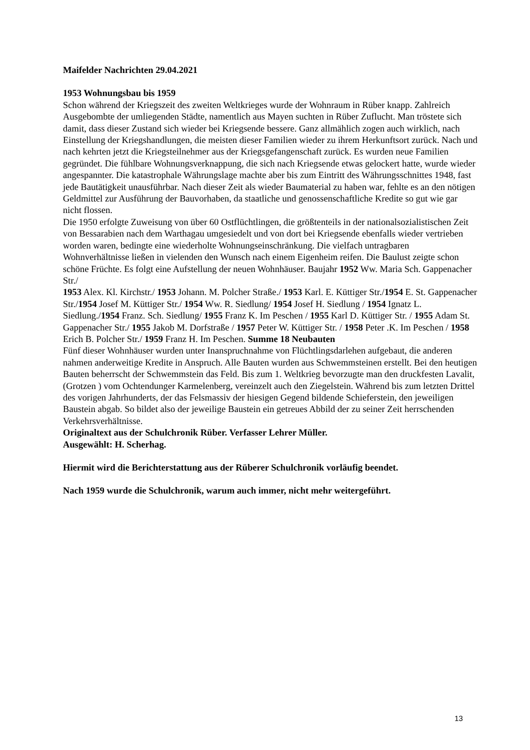Maifelder Nachrichten 29.04.2021
1953 Wohnungsbau bis 1959
Schon während der Kriegszeit des zweiten Weltkrieges wurde der Wohnraum in Rüber knapp. Zahlreich Ausgebombte der umliegenden Städte, namentlich aus Mayen suchten in Rüber Zuflucht. Man tröstete sich damit, dass dieser Zustand sich wieder bei Kriegsende bessere. Ganz allmählich zogen auch wirklich, nach Einstellung der Kriegshandlungen, die meisten dieser Familien wieder zu ihrem Herkunftsort zurück. Nach und nach kehrten jetzt die Kriegsteilnehmer aus der Kriegsgefangenschaft zurück. Es wurden neue Familien gegründet. Die fühlbare Wohnungsverknappung, die sich nach Kriegsende etwas gelockert hatte, wurde wieder angespannter. Die katastrophale Währungslage machte aber bis zum Eintritt des Währungsschnittes 1948, fast jede Bautätigkeit unausführbar. Nach dieser Zeit als wieder Baumaterial zu haben war, fehlte es an den nötigen Geldmittel zur Ausführung der Bauvorhaben, da staatliche und genossenschaftliche Kredite so gut wie gar nicht flossen.
Die 1950 erfolgte Zuweisung von über 60 Ostflüchtlingen, die größtenteils in der nationalsozialistischen Zeit von Bessarabien nach dem Warthagau umgesiedelt und von dort bei Kriegsende ebenfalls wieder vertrieben worden waren, bedingte eine wiederholte Wohnungseinschränkung. Die vielfach untragbaren Wohnverhältnisse ließen in vielenden den Wunsch nach einem Eigenheim reifen. Die Baulust zeigte schon schöne Früchte. Es folgt eine Aufstellung der neuen Wohnhäuser. Baujahr 1952 Ww. Maria Sch. Gappenacher Str./
1953 Alex. Kl. Kirchstr./ 1953 Johann. M. Polcher Straße./ 1953 Karl. E. Küttiger Str./1954 E. St. Gappenacher Str./1954 Josef M. Küttiger Str./ 1954 Ww. R. Siedlung/ 1954 Josef H. Siedlung / 1954 Ignatz L. Siedlung./1954 Franz. Sch. Siedlung/ 1955 Franz K. Im Peschen / 1955 Karl D. Küttiger Str. / 1955 Adam St. Gappenacher Str./ 1955 Jakob M. Dorfstraße / 1957 Peter W. Küttiger Str. / 1958 Peter .K. Im Peschen / 1958 Erich B. Polcher Str./ 1959 Franz H. Im Peschen. Summe 18 Neubauten
Fünf dieser Wohnhäuser wurden unter Inanspruchnahme von Flüchtlingsdarlehen aufgebaut, die anderen nahmen anderweitige Kredite in Anspruch. Alle Bauten wurden aus Schwemmsteinen erstellt. Bei den heutigen Bauten beherrscht der Schwemmstein das Feld. Bis zum 1. Weltkrieg bevorzugte man den druckfesten Lavalit, (Grotzen ) vom Ochtendunger Karmelenberg, vereinzelt auch den Ziegelstein. Während bis zum letzten Drittel des vorigen Jahrhunderts, der das Felsmassiv der hiesigen Gegend bildende Schieferstein, den jeweiligen Baustein abgab. So bildet also der jeweilige Baustein ein getreues Abbild der zu seiner Zeit herrschenden Verkehrsverhältnisse.
Originaltext aus der Schulchronik Rüber. Verfasser Lehrer Müller.
Ausgewählt: H. Scherhag.
Hiermit wird die Berichterstattung aus der Rüberer Schulchronik vorläufig beendet.
Nach 1959 wurde die Schulchronik, warum auch immer, nicht mehr weitergeführt.
13